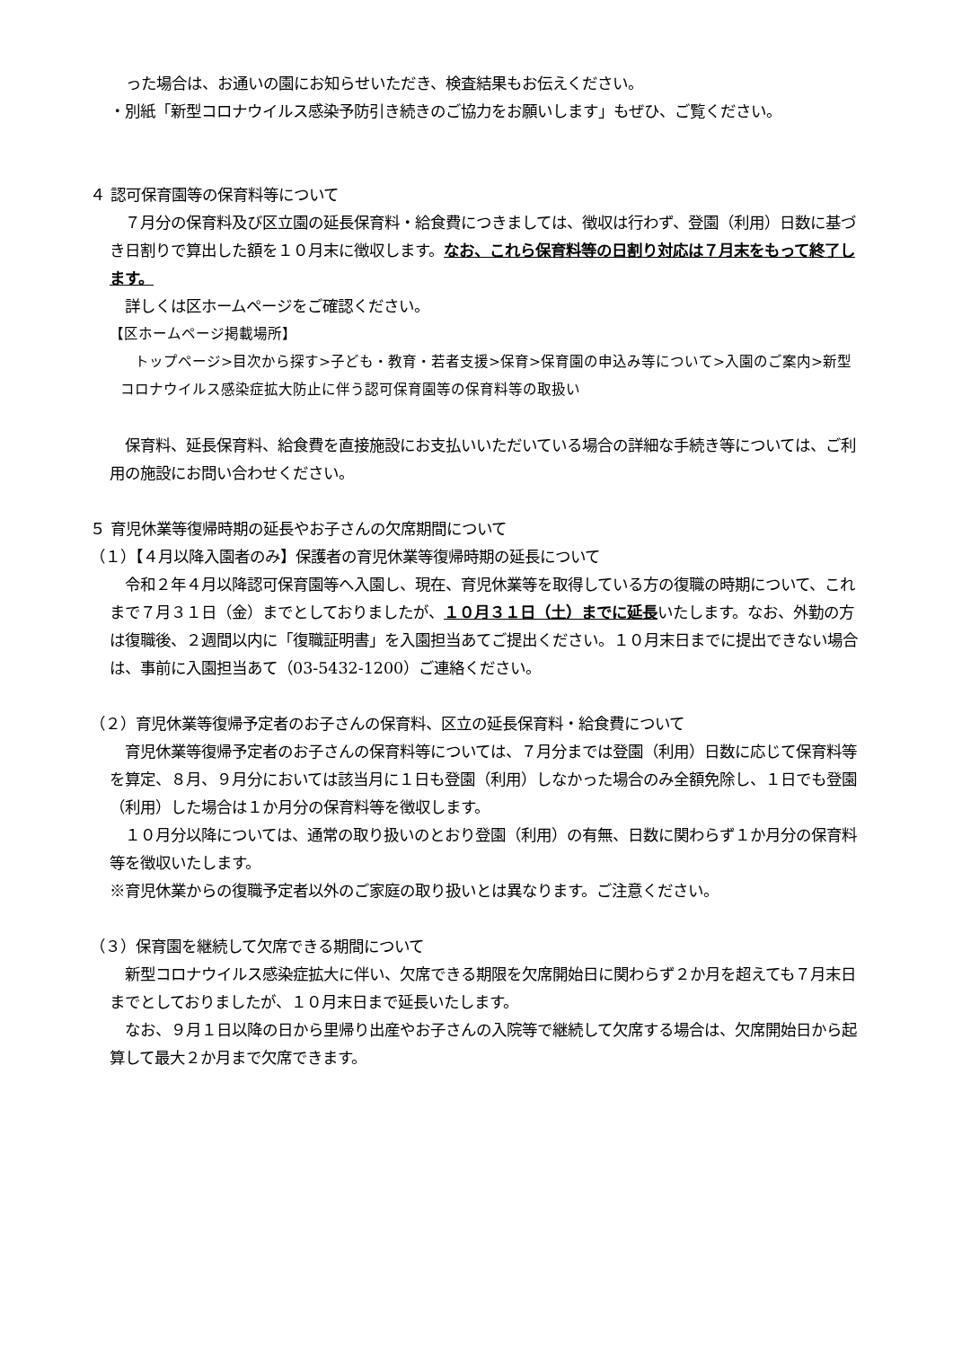った場合は、お通いの園にお知らせいただき、検査結果もお伝えください。
・別紙「新型コロナウイルス感染予防引き続きのご協力をお願いします」もぜひ、ご覧ください。
４ 認可保育園等の保育料等について
　７月分の保育料及び区立園の延長保育料・給食費につきましては、徴収は行わず、登園（利用）日数に基づき日割りで算出した額を１０月末に徴収します。なお、これら保育料等の日割り対応は７月末をもって終了します。
　詳しくは区ホームページをご確認ください。
【区ホームページ掲載場所】
　トップページ>目次から探す>子ども・教育・若者支援>保育>保育園の申込み等について>入園のご案内>新型コロナウイルス感染症拡大防止に伴う認可保育園等の保育料等の取扱い
　保育料、延長保育料、給食費を直接施設にお支払いいただいている場合の詳細な手続き等については、ご利用の施設にお問い合わせください。
５ 育児休業等復帰時期の延長やお子さんの欠席期間について
（１）【４月以降入園者のみ】保護者の育児休業等復帰時期の延長について
　令和２年４月以降認可保育園等へ入園し、現在、育児休業等を取得している方の復職の時期について、これまで７月３１日（金）までとしておりましたが、１０月３１日（土）までに延長いたします。なお、外勤の方は復職後、２週間以内に「復職証明書」を入園担当あてご提出ください。１０月末日までに提出できない場合は、事前に入園担当あて（03-5432-1200）ご連絡ください。
（２）育児休業等復帰予定者のお子さんの保育料、区立の延長保育料・給食費について
　育児休業等復帰予定者のお子さんの保育料等については、７月分までは登園（利用）日数に応じて保育料等を算定、８月、９月分においては該当月に１日も登園（利用）しなかった場合のみ全額免除し、１日でも登園（利用）した場合は１か月分の保育料等を徴収します。
　１０月分以降については、通常の取り扱いのとおり登園（利用）の有無、日数に関わらず１か月分の保育料等を徴収いたします。
※育児休業からの復職予定者以外のご家庭の取り扱いとは異なります。ご注意ください。
（３）保育園を継続して欠席できる期間について
　新型コロナウイルス感染症拡大に伴い、欠席できる期限を欠席開始日に関わらず２か月を超えても７月末日までとしておりましたが、１０月末日まで延長いたします。
　なお、９月１日以降の日から里帰り出産やお子さんの入院等で継続して欠席する場合は、欠席開始日から起算して最大２か月まで欠席できます。